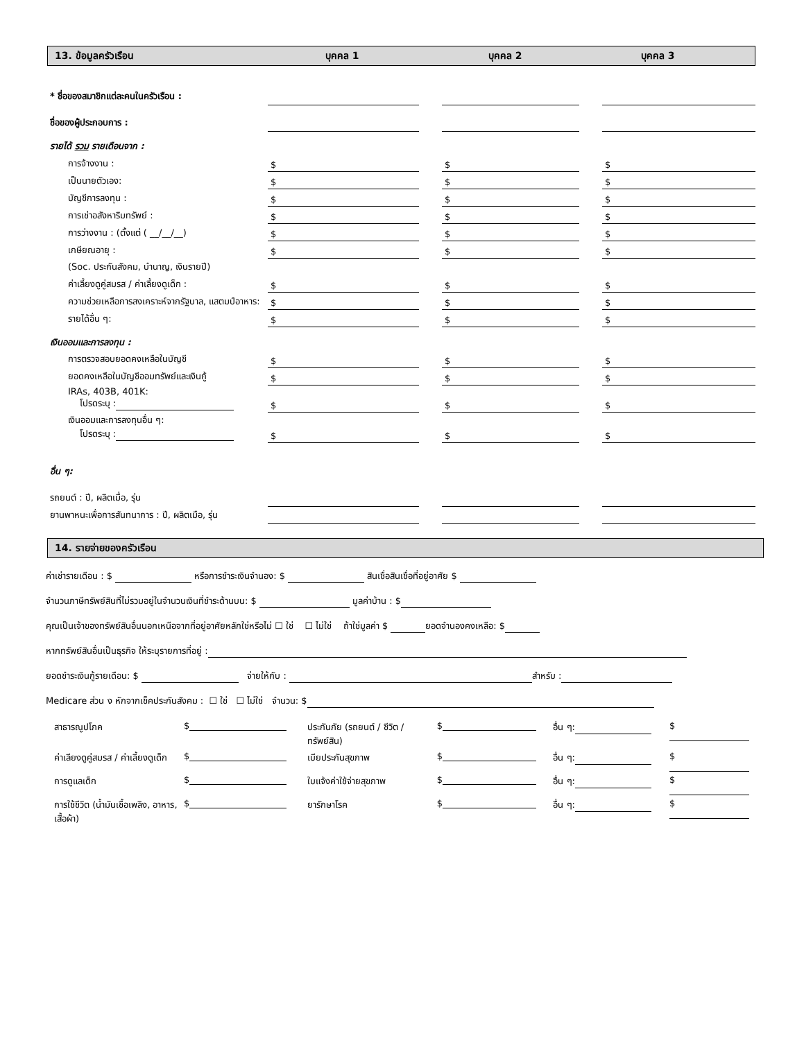13. ข้อมูลครัวเรือน บุคคล 1 บุคคล 2 บุคคล 3
| * ชื่อของสมาชิกแต่ละคนในครัวเรือน : | | | | | |
| ชื่อของผู้ประกอบการ : | | | | | |
| รายได้ รวม รายเดือนจาก : | | | | | |
| การจ้างงาน : | $ | | $ | | $ |
| เป็นนายตัวเอง: | $ | | $ | | $ |
| บัญชีการลงทุน : | $ | | $ | | $ |
| การเช่าอสังหาริมทรัพย์ : | $ | | $ | | $ |
| การว่างงาน : (ตั้งแต่ ( __/__/__) | $ | | $ | | $ |
| เกษียณอายุ : | $ | | $ | | $ |
| (Soc. ประกันสังคม, บำนาญ, เงินรายปี) | | | | | |
| ค่าเลี้ยงดูคู่สมรส / ค่าเลี้ยงดูเด็ก : | $ | | $ | | $ |
| ความช่วยเหลือการสงเคราะห์จากรัฐบาล, แสตมป์อาหาร: | $ | | $ | | $ |
| รายได้อื่น ๆ: | $ | | $ | | $ |
| เงินออมและการลงทุน : | | | | | |
| การตรวจสอบยอดคงเหลือในบัญชี | $ | | $ | | $ |
| ยอดคงเหลือในบัญชีออมทรัพย์และเงินกู้ | $ | | $ | | $ |
| IRAs, 403B, 401K: โปรดระบุ : | $ | | $ | | $ |
| เงินออมและการลงทุนอื่น ๆ: โปรดระบุ : | $ | | $ | | $ |
| อื่น ๆ: | | | | | |
| รถยนต์ : ปี, ผลิตเมื่อ, รุ่น | | | | | |
| ยานพาหนะเพื่อการสันทนาการ : ปี, ผลิตเมือ, รุ่น | | | | | |
14. รายจ่ายของครัวเรือน
ค่าเช่ารายเดือน : $ หรือการชำระเงินจำนอง: $ สินเชื่อสินเชื่อที่อยู่อาศัย $
จำนวนภาษีทรัพย์สินที่ไม่รวมอยู่ในจำนวนเงินที่ชำระด้านบน: $ มูลค่าบ้าน : $
คุณเป็นเจ้าของทรัพย์สินอื่นนอกเหนือจากที่อยู่อาศัยหลักใช่หรือไม่ ☐ ใช่ ☐ ไม่ใช่ ถ้าใช่มูลค่า $ ยอดจำนองคงเหลือ: $
หากทรัพย์สินอื่นเป็นธุรกิจ ให้ระบุรายการที่อยู่ :
ยอดชำระเงินกู้รายเดือน: $ จ่ายให้กับ : สำหรับ :
Medicare ส่วน ง หักจากเช็คประกันสังคม : ☐ ใช่ ☐ ไม่ใช่ จำนวน: $
| สาธารณูปโภค | $ | ประกันภัย (รถยนต์ / ชีวิต / ทรัพย์สิน) | $ | อื่น ๆ: | $ |
| ค่าเลียงดูคู่สมรส / ค่าเลี้ยงดูเด็ก | $ | เบียประกันสุขภาพ | $ | อื่น ๆ: | $ |
| การดูแลเด็ก | $ | ใบแจ้งค่าใช้จ่ายสุขภาพ | $ | อื่น ๆ: | $ |
| การใช้ชีวิต (น้ำมันเชื้อเพลิง, อาหาร, เสื้อผ้า) | $ | ยารักษาโรค | $ | อื่น ๆ: | $ |